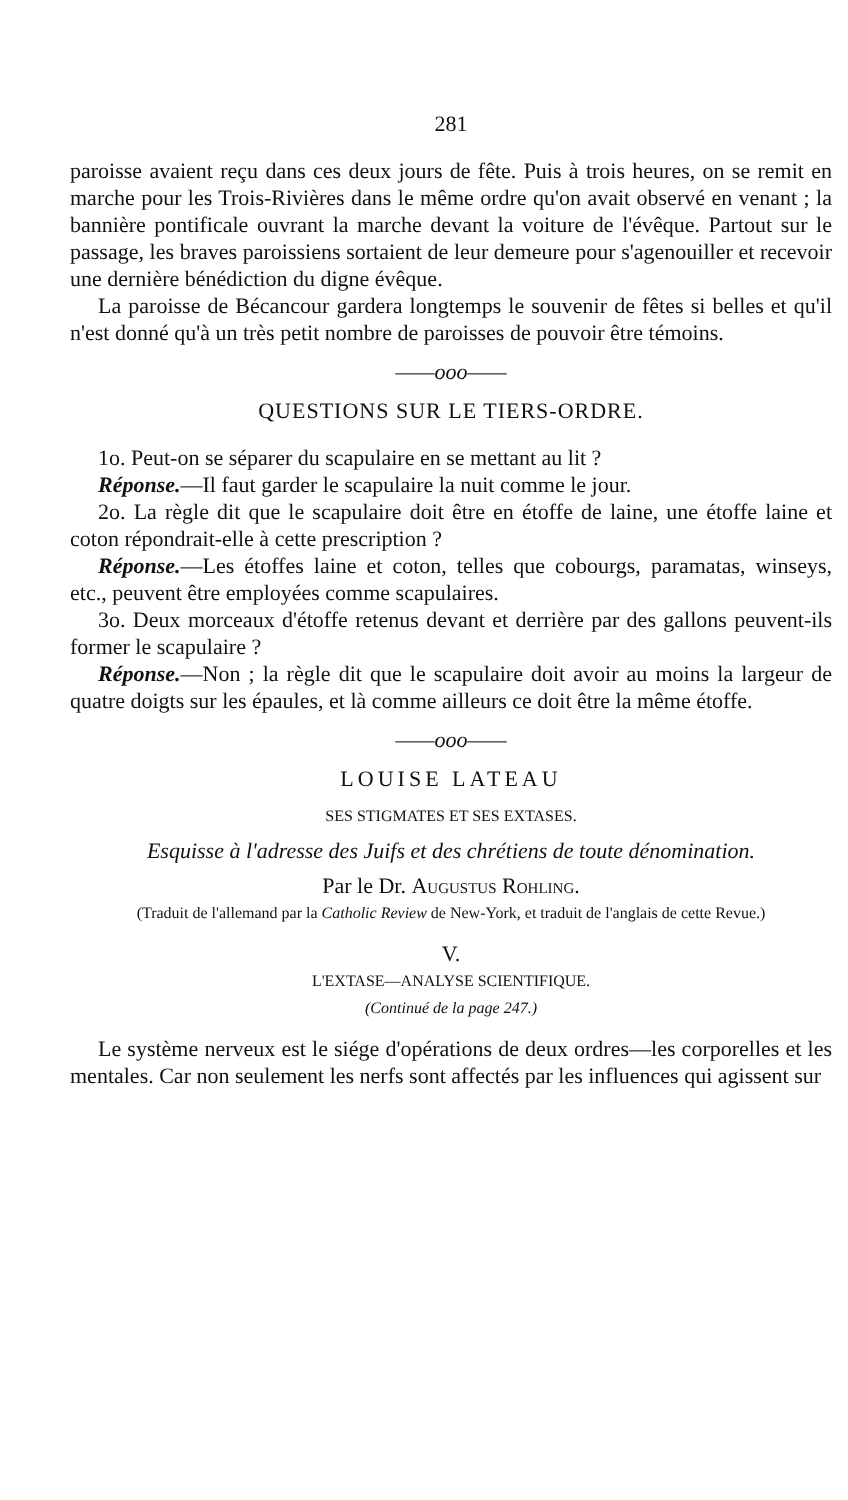281
paroisse avaient reçu dans ces deux jours de fête. Puis à trois heures, on se remit en marche pour les Trois-Rivières dans le même ordre qu'on avait observé en venant ; la bannière pontificale ouvrant la marche devant la voiture de l'évêque. Partout sur le passage, les braves paroissiens sortaient de leur demeure pour s'agenouiller et recevoir une dernière bénédiction du digne évêque.
La paroisse de Bécancour gardera longtemps le souvenir de fêtes si belles et qu'il n'est donné qu'à un très petit nombre de paroisses de pouvoir être témoins.
——ooo——
QUESTIONS SUR LE TIERS-ORDRE.
1o. Peut-on se séparer du scapulaire en se mettant au lit ?
Réponse.—Il faut garder le scapulaire la nuit comme le jour.
2o. La règle dit que le scapulaire doit être en étoffe de laine, une étoffe laine et coton répondrait-elle à cette prescription ?
Réponse.—Les étoffes laine et coton, telles que cobourgs, paramatas, winseys, etc., peuvent être employées comme scapulaires.
3o. Deux morceaux d'étoffe retenus devant et derrière par des gallons peuvent-ils former le scapulaire ?
Réponse.—Non ; la règle dit que le scapulaire doit avoir au moins la largeur de quatre doigts sur les épaules, et là comme ailleurs ce doit être la même étoffe.
——ooo——
LOUISE LATEAU
SES STIGMATES ET SES EXTASES.
Esquisse à l'adresse des Juifs et des chrétiens de toute dénomination.
Par le Dr. Augustus Rohling.
(Traduit de l'allemand par la Catholic Review de New-York, et traduit de l'anglais de cette Revue.)
V.
L'EXTASE—ANALYSE SCIENTIFIQUE.
(Continué de la page 247.)
Le système nerveux est le siége d'opérations de deux ordres—les corporelles et les mentales. Car non seulement les nerfs sont affectés par les influences qui agissent sur